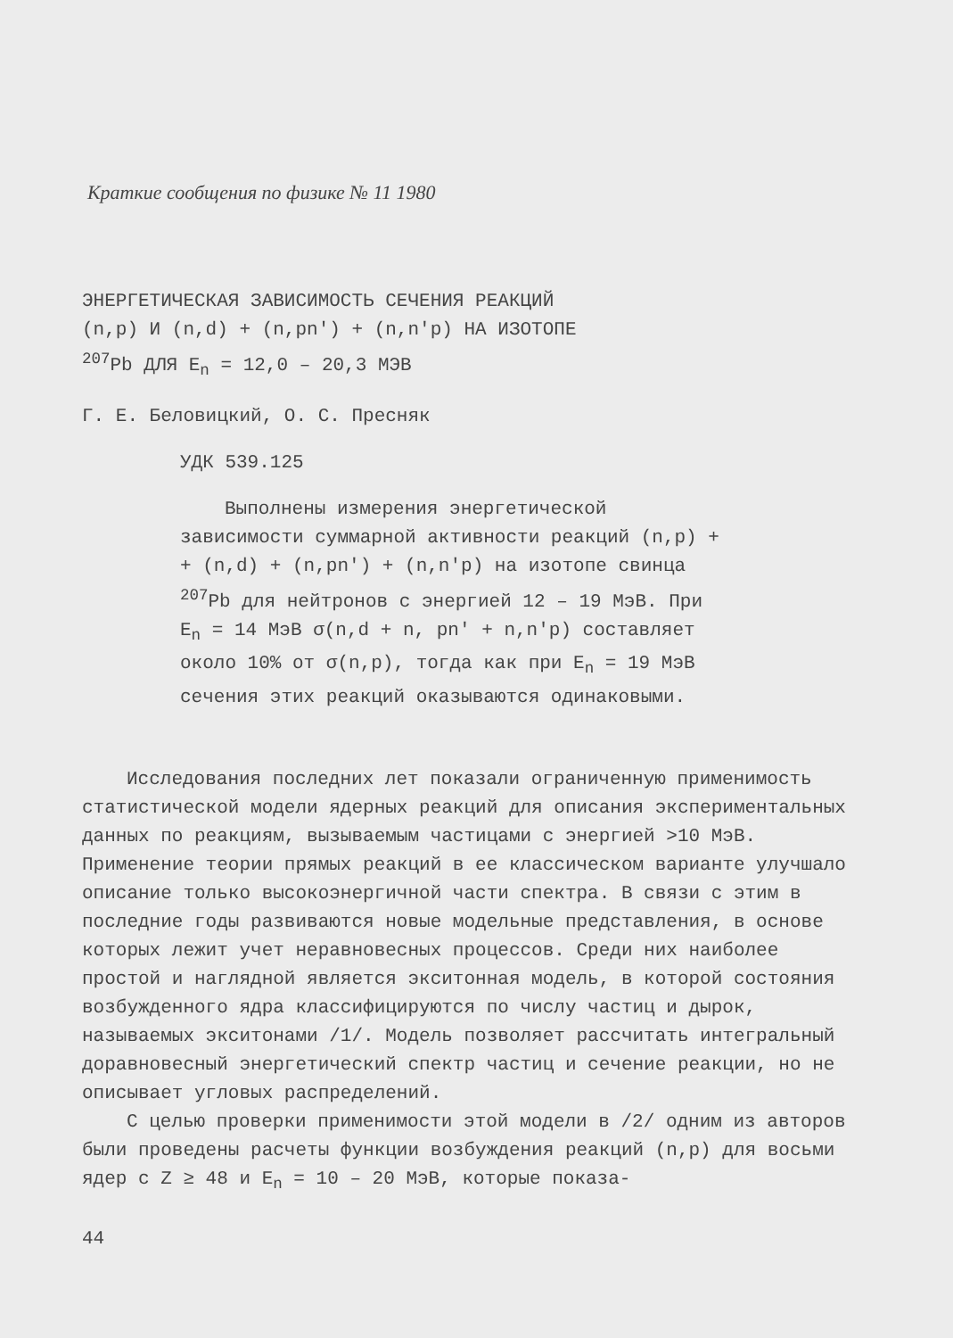Краткие сообщения по физике № 11 1980
ЭНЕРГЕТИЧЕСКАЯ ЗАВИСИМОСТЬ СЕЧЕНИЯ РЕАКЦИЙ
(n,p) И (n,d) + (n,pn′) + (n,n′p) НА ИЗОТОПЕ
<sup>207</sup>Pb ДЛЯ E<sub>n</sub> = 12,0 – 20,3 МЭВ
Г. Е. Беловицкий, О. С. Пресняк
УДК 539.125
Выполнены измерения энергетической зависимости суммарной активности реакций (n,p) + + (n,d) + (n,pn′) + (n,n′p) на изотопе свинца <sup>207</sup>Pb для нейтронов с энергией 12 – 19 МэВ. При E<sub>n</sub> = 14 МэВ σ(n,d + n, pn′ + n,n′p) составляет около 10% от σ(n,p), тогда как при E<sub>n</sub> = 19 МэВ сечения этих реакций оказываются одинаковыми.
Исследования последних лет показали ограниченную применимость статистической модели ядерных реакций для описания экспериментальных данных по реакциям, вызываемым частицами с энергией >10 МэВ. Применение теории прямых реакций в ее классическом варианте улучшало описание только высокоэнергичной части спектра. В связи с этим в последние годы развиваются новые модельные представления, в основе которых лежит учет неравновесных процессов. Среди них наиболее простой и наглядной является экситонная модель, в которой состояния возбужденного ядра классифицируются по числу частиц и дырок, называемых экситонами /1/. Модель позволяет рассчитать интегральный доравновесный энергетический спектр частиц и сечение реакции, но не описывает угловых распределений.
С целью проверки применимости этой модели в /2/ одним из авторов были проведены расчеты функции возбуждения реакций (n,p) для восьми ядер с Z ≥ 48 и E<sub>n</sub> = 10 – 20 МэВ, которые показа-
44